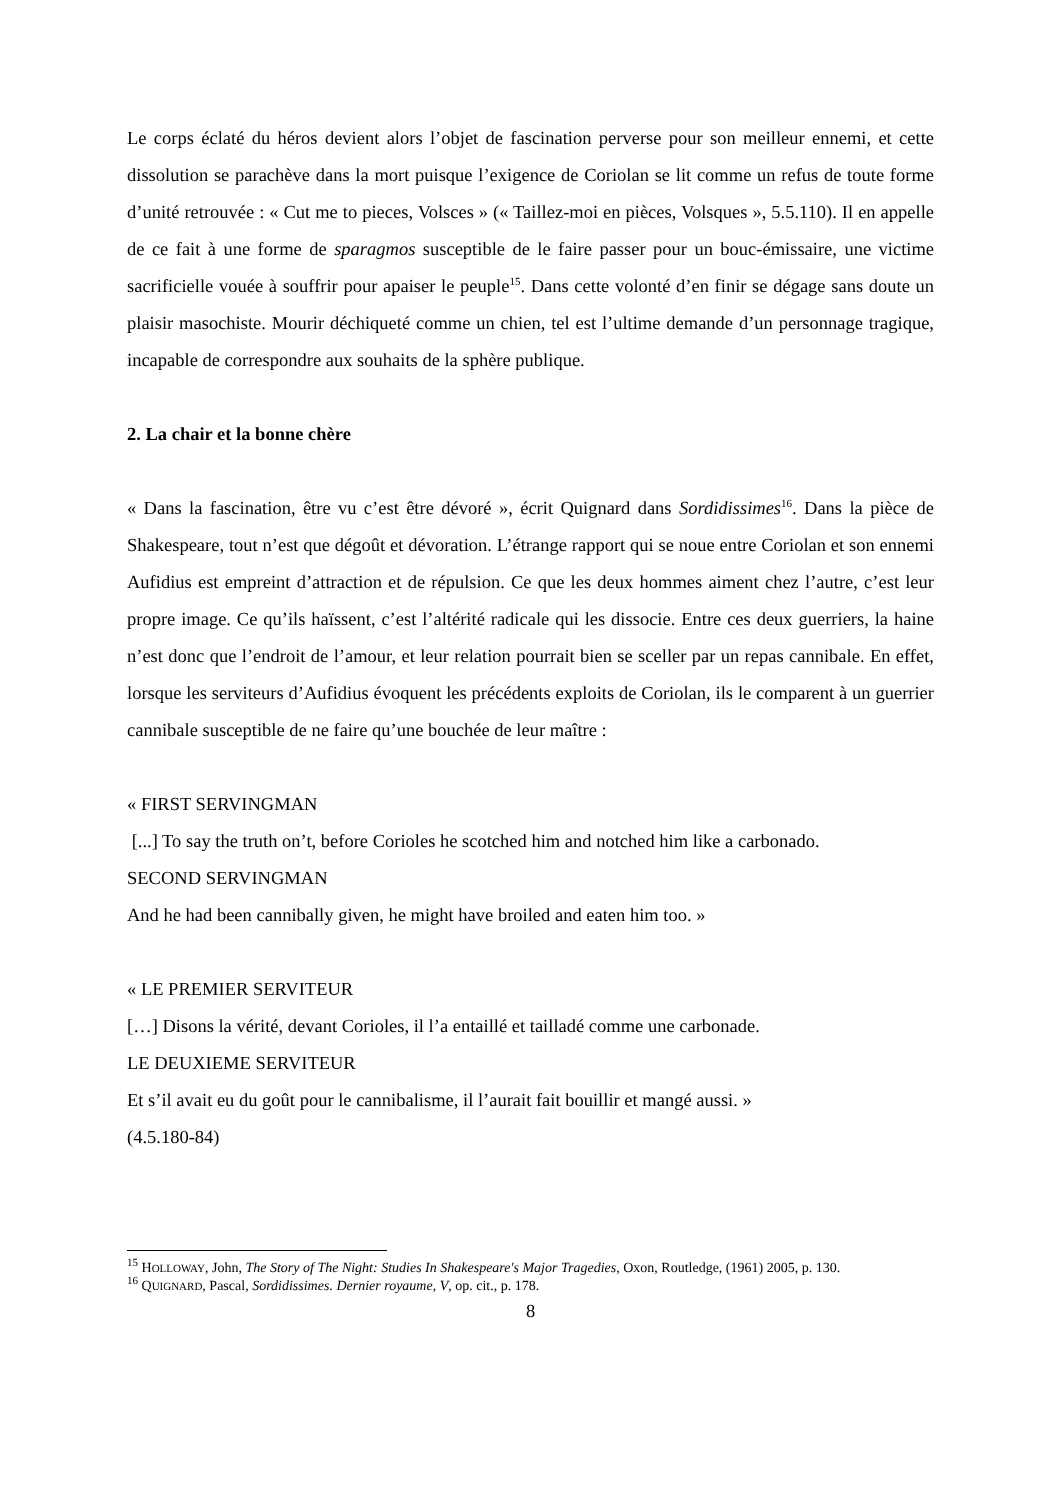Le corps éclaté du héros devient alors l’objet de fascination perverse pour son meilleur ennemi, et cette dissolution se parachève dans la mort puisque l’exigence de Coriolan se lit comme un refus de toute forme d’unité retrouvée : « Cut me to pieces, Volsces » (« Taillez-moi en pièces, Volsques », 5.5.110). Il en appelle de ce fait à une forme de sparagmos susceptible de le faire passer pour un bouc-émissaire, une victime sacrificielle vouée à souffrir pour apaiser le peuple<sup>15</sup>. Dans cette volonté d’en finir se dégage sans doute un plaisir masochiste. Mourir déchiqueté comme un chien, tel est l’ultime demande d’un personnage tragique, incapable de correspondre aux souhaits de la sphère publique.
2. La chair et la bonne chère
« Dans la fascination, être vu c’est être dévoré », écrit Quignard dans Sordidissimes<sup>16</sup>. Dans la pièce de Shakespeare, tout n’est que dégoût et dévoration. L’étrange rapport qui se noue entre Coriolan et son ennemi Aufidius est empreint d’attraction et de répulsion. Ce que les deux hommes aiment chez l’autre, c’est leur propre image. Ce qu’ils haïssent, c’est l’altérité radicale qui les dissocie. Entre ces deux guerriers, la haine n’est donc que l’endroit de l’amour, et leur relation pourrait bien se sceller par un repas cannibale. En effet, lorsque les serviteurs d’Aufidius évoquent les précédents exploits de Coriolan, ils le comparent à un guerrier cannibale susceptible de ne faire qu’une bouchée de leur maître :
« FIRST SERVINGMAN
[...] To say the truth on’t, before Corioles he scotched him and notched him like a carbonado.
SECOND SERVINGMAN
And he had been cannibally given, he might have broiled and eaten him too. »
« LE PREMIER SERVITEUR
[…] Disons la vérité, devant Corioles, il l’a entaillé et tailladé comme une carbonade.
LE DEUXIEME SERVITEUR
Et s’il avait eu du goût pour le cannibalisme, il l’aurait fait bouillir et mangé aussi. »
(4.5.180-84)
<sup>15</sup> HOLLOWAY, John, The Story of The Night: Studies In Shakespeare's Major Tragedies, Oxon, Routledge, (1961) 2005, p. 130.
<sup>16</sup> QUIGNARD, Pascal, Sordidissimes. Dernier royaume, V, op. cit., p. 178.
8